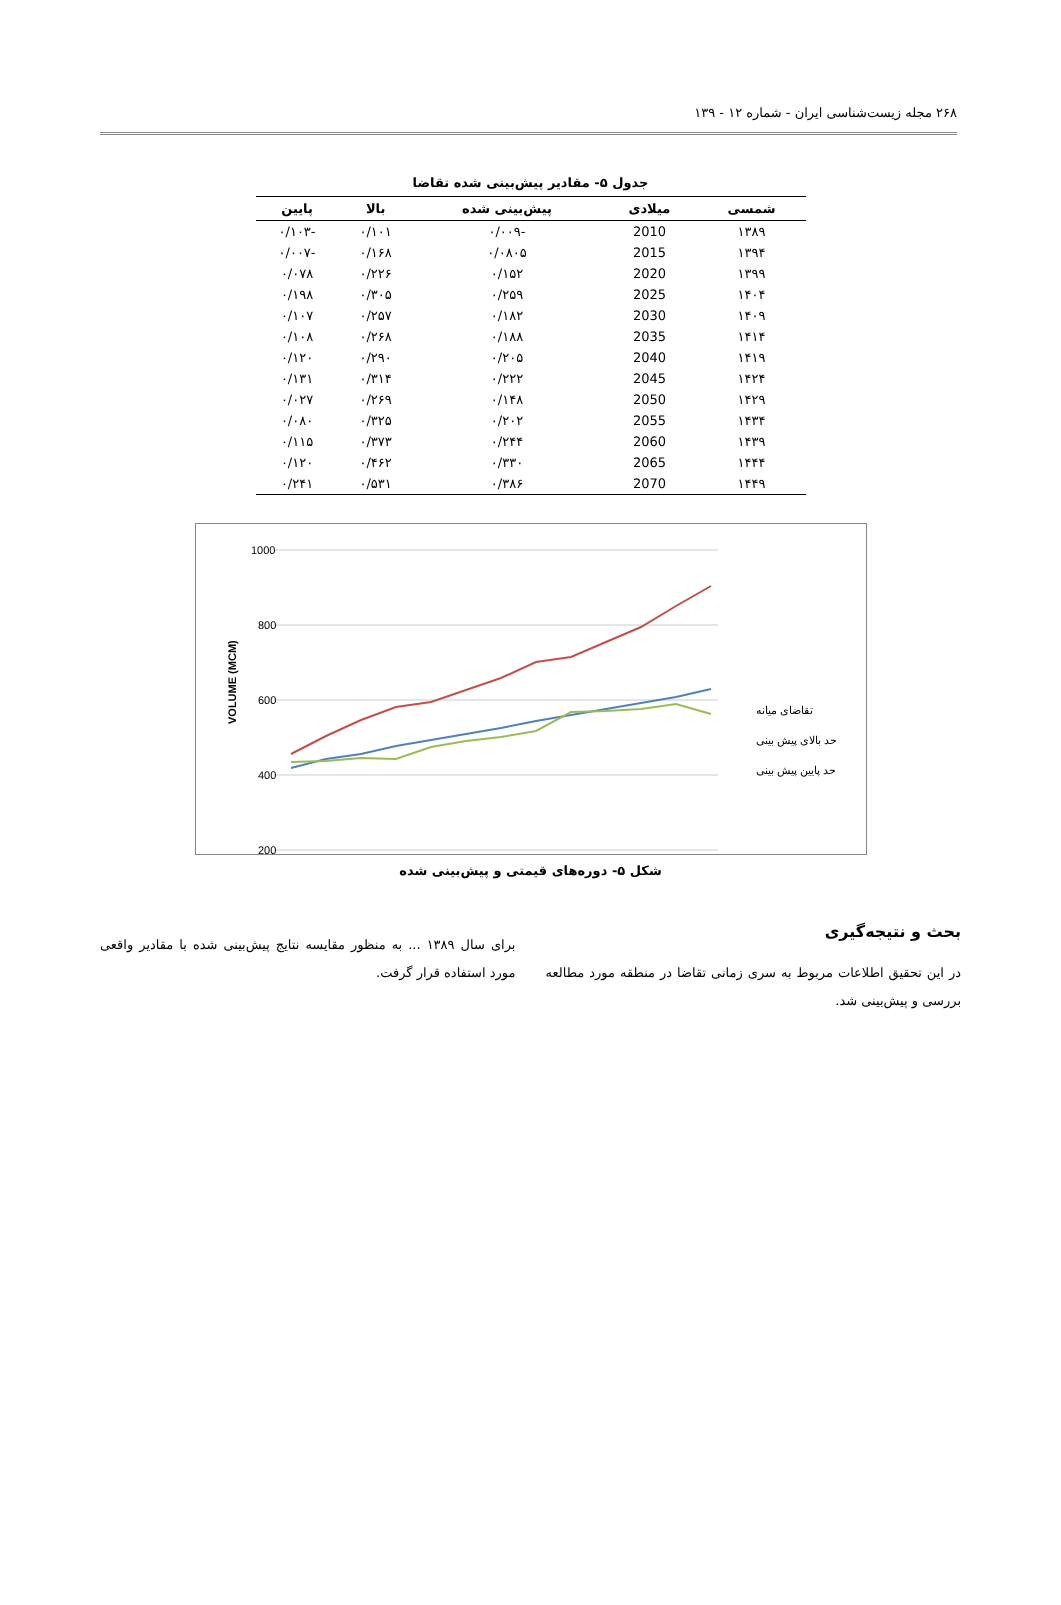۲۶۸ مجله زیست‌شناسی ایران - شماره ۱۲ - ۱۳۹
جدول ۵- مقادیر پیش‌بینی شده تقاضا
| شمسی | میلادی | پیش‌بینی شده | بالا | پایین |
| --- | --- | --- | --- | --- |
| ۱۳۸۹ | 2010 | -۰/۰۰۹ | ۰/۱۰۱ | -۰/۱۰۳ |
| ۱۳۹۴ | 2015 | ۰/۰۸۰۵ | ۰/۱۶۸ | -۰/۰۰۷ |
| ۱۳۹۹ | 2020 | ۰/۱۵۲ | ۰/۲۲۶ | ۰/۰۷۸ |
| ۱۴۰۴ | 2025 | ۰/۲۵۹ | ۰/۳۰۵ | ۰/۱۹۸ |
| ۱۴۰۹ | 2030 | ۰/۱۸۲ | ۰/۲۵۷ | ۰/۱۰۷ |
| ۱۴۱۴ | 2035 | ۰/۱۸۸ | ۰/۲۶۸ | ۰/۱۰۸ |
| ۱۴۱۹ | 2040 | ۰/۲۰۵ | ۰/۲۹۰ | ۰/۱۲۰ |
| ۱۴۲۴ | 2045 | ۰/۲۲۲ | ۰/۳۱۴ | ۰/۱۳۱ |
| ۱۴۲۹ | 2050 | ۰/۱۴۸ | ۰/۲۶۹ | ۰/۰۲۷ |
| ۱۴۳۴ | 2055 | ۰/۲۰۲ | ۰/۳۲۵ | ۰/۰۸۰ |
| ۱۴۳۹ | 2060 | ۰/۲۴۴ | ۰/۳۷۳ | ۰/۱۱۵ |
| ۱۴۴۴ | 2065 | ۰/۳۳۰ | ۰/۴۶۲ | ۰/۱۲۰ |
| ۱۴۴۹ | 2070 | ۰/۳۸۶ | ۰/۵۳۱ | ۰/۲۴۱ |
1000
800
600
400
200
VOLUME (MCM)
تقاضای میانه
حد بالای پیش بینی
حد پایین پیش بینی
شکل ۵- دوره‌های قیمتی و پیش‌بینی شده
بحث و نتیجه‌گیری
در این تحقیق اطلاعات مربوط به سری زمانی تقاضا در منطقه مورد مطالعه بررسی و پیش‌بینی شد.
برای سال ۱۳۸۹ ... به منظور مقایسه نتایج پیش‌بینی شده با مقادیر واقعی مورد استفاده قرار گرفت.